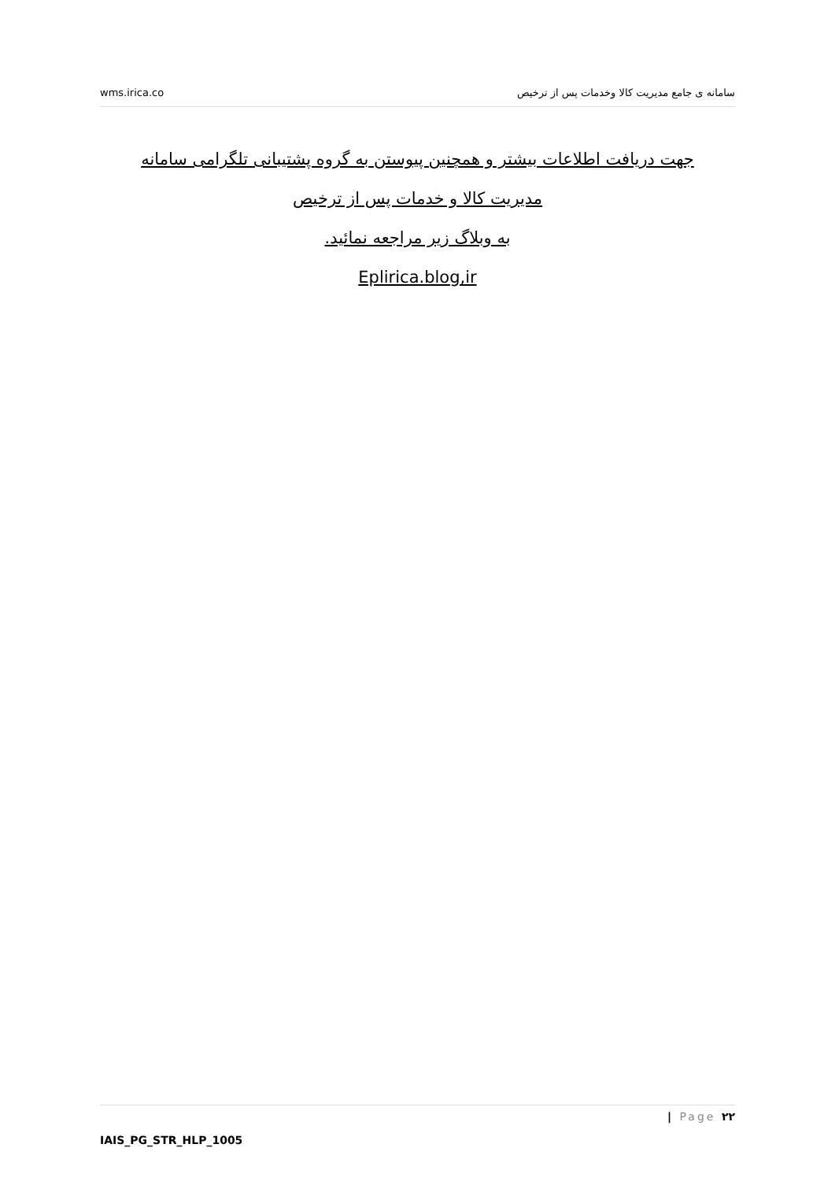wms.irica.co سامانه ی جامع مدیریت کالا وخدمات پس از ترخیص
جهت دریافت اطلاعات بیشتر و همچنین پیوستن به گروه پشتیبانی تلگرامی سامانه
مدیریت کالا و خدمات پس از ترخیص
به وبلاگ زیر مراجعه نمائید.
Eplirica.blog,ir
| Page ۲۲
IAIS_PG_STR_HLP_1005